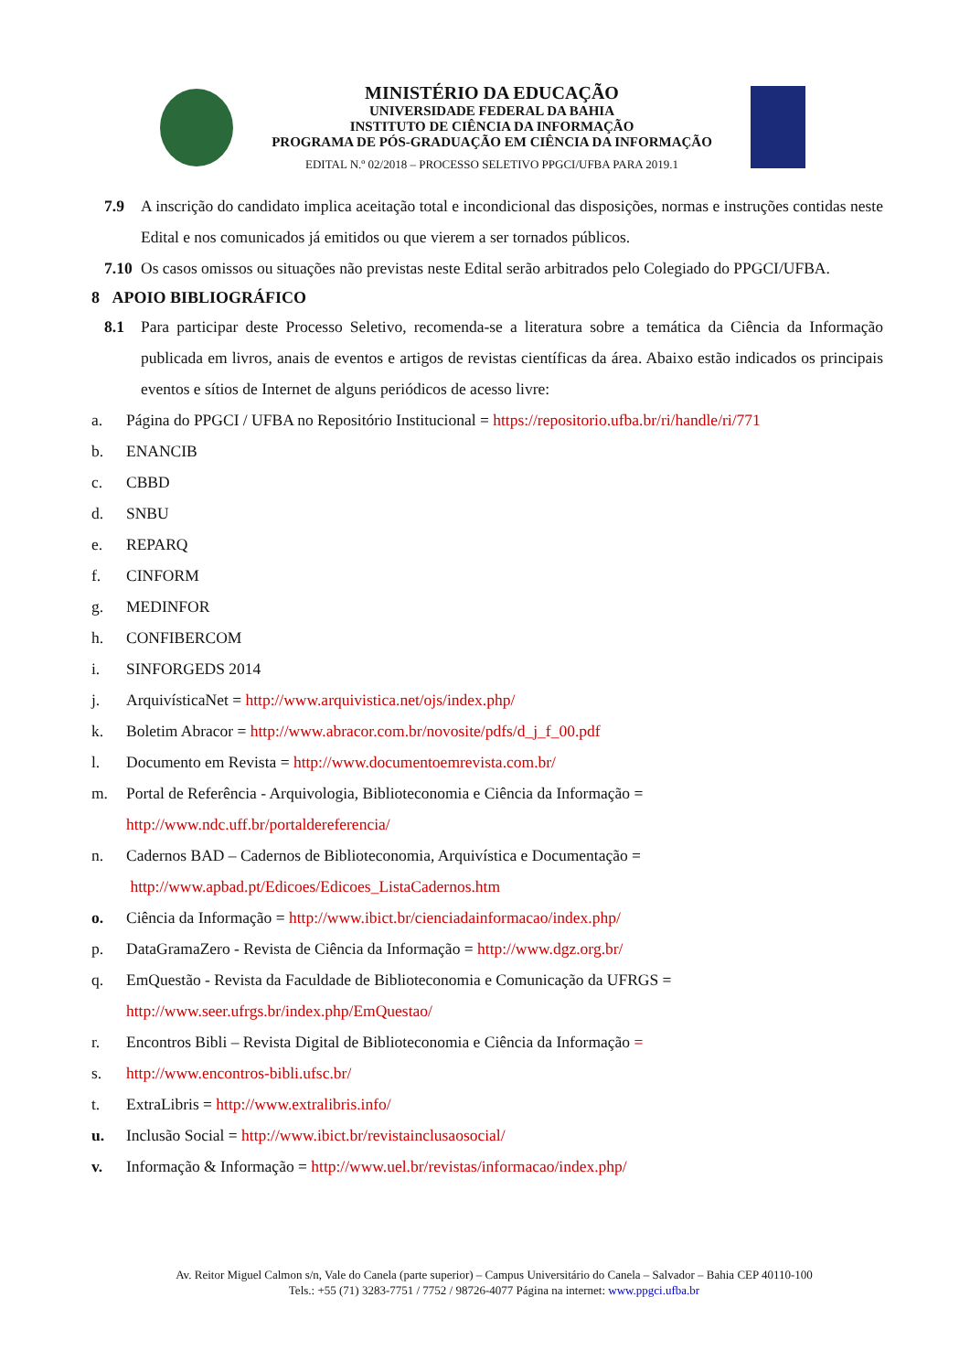MINISTÉRIO DA EDUCAÇÃO
UNIVERSIDADE FEDERAL DA BAHIA
INSTITUTO DE CIÊNCIA DA INFORMAÇÃO
PROGRAMA DE PÓS-GRADUAÇÃO EM CIÊNCIA DA INFORMAÇÃO
EDITAL N.º 02/2018 – PROCESSO SELETIVO PPGCI/UFBA PARA 2019.1
7.9 A inscrição do candidato implica aceitação total e incondicional das disposições, normas e instruções contidas neste Edital e nos comunicados já emitidos ou que vierem a ser tornados públicos.
7.10
Os casos omissos ou situações não previstas neste Edital serão arbitrados pelo Colegiado do PPGCI/UFBA.
8 APOIO BIBLIOGRÁFICO
8.1 Para participar deste Processo Seletivo, recomenda-se a literatura sobre a temática da Ciência da Informação publicada em livros, anais de eventos e artigos de revistas científicas da área. Abaixo estão indicados os principais eventos e sítios de Internet de alguns periódicos de acesso livre:
a. Página do PPGCI / UFBA no Repositório Institucional = https://repositorio.ufba.br/ri/handle/ri/771
b. ENANCIB
c. CBBD
d. SNBU
e. REPARQ
f. CINFORM
g. MEDINFOR
h. CONFIBERCOM
i. SINFORGEDS 2014
j. ArquivísticaNet = http://www.arquivistica.net/ojs/index.php/
k. Boletim Abracor = http://www.abracor.com.br/novosite/pdfs/d_j_f_00.pdf
l. Documento em Revista = http://www.documentoemrevista.com.br/
m. Portal de Referência - Arquivologia, Biblioteconomia e Ciência da Informação =
http://www.ndc.uff.br/portaldereferencia/
n. Cadernos BAD – Cadernos de Biblioteconomia, Arquivística e Documentação =
http://www.apbad.pt/Edicoes/Edicoes_ListaCadernos.htm
o. Ciência da Informação = http://www.ibict.br/cienciadainformacao/index.php/
p. DataGramaZero - Revista de Ciência da Informação = http://www.dgz.org.br/
q. EmQuestão - Revista da Faculdade de Biblioteconomia e Comunicação da UFRGS =
http://www.seer.ufrgs.br/index.php/EmQuestao/
r. Encontros Bibli – Revista Digital de Biblioteconomia e Ciência da Informação =
s. http://www.encontros-bibli.ufsc.br/
t. ExtraLibris = http://www.extralibris.info/
u. Inclusão Social = http://www.ibict.br/revistainclusaosocial/
v. Informação & Informação = http://www.uel.br/revistas/informacao/index.php/
Av. Reitor Miguel Calmon s/n, Vale do Canela (parte superior) – Campus Universitário do Canela – Salvador – Bahia CEP 40110-100
Tels.: +55 (71) 3283-7751 / 7752 / 98726-4077 Página na internet: www.ppgci.ufba.br